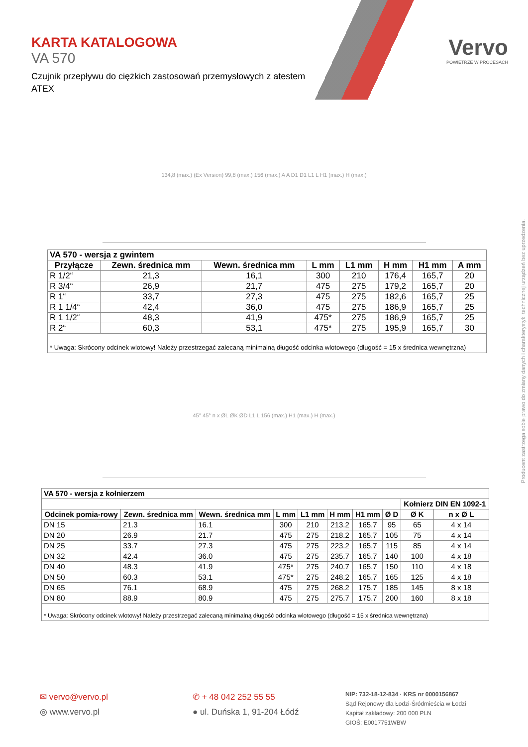KARTA KATALOGOWA
VA 570
Czujnik przepływu do ciężkich zastosowań przemysłowych z atestem ATEX
Vervo
POWIETRZE W PROCESACH
134,8 (max.) (Ex Version) 99,8 (max.) 156 (max.) A A D1 D1 L1 L H1 (max.) H (max.)
| VA 570 - wersja z gwintem | | | | | | | |
| --- | --- | --- | --- | --- | --- | --- | --- |
| Przyłącze | Zewn. średnica mm | Wewn. średnica mm | L mm | L1 mm | H mm | H1 mm | A mm |
| R 1/2“ | 21,3 | 16,1 | 300 | 210 | 176,4 | 165,7 | 20 |
| R 3/4“ | 26,9 | 21,7 | 475 | 275 | 179,2 | 165,7 | 20 |
| R 1“ | 33,7 | 27,3 | 475 | 275 | 182,6 | 165,7 | 25 |
| R 1 1/4“ | 42,4 | 36,0 | 475 | 275 | 186,9 | 165,7 | 25 |
| R 1 1/2“ | 48,3 | 41,9 | 475* | 275 | 186,9 | 165,7 | 25 |
| R 2“ | 60,3 | 53,1 | 475* | 275 | 195,9 | 165,7 | 30 |
| * Uwaga: Skrócony odcinek wlotowy! Należy przestrzegać zalecaną minimalną długość odcinka wlotowego (długość = 15 x średnica wewnętrzna) | | | | | | | |
45° 45° n x ØL ØK ØD L1 L 156 (max.) H1 (max.) H (max.)
| VA 570 - wersja z kołnierzem | | | | | | | | | |
| --- | --- | --- | --- | --- | --- | --- | --- | --- | --- |
| | | | | | | | | Kołnierz DIN EN 1092-1 | |
| Odcinek pomia-rowy | Zewn. średnica mm | Wewn. średnica mm | L mm | L1 mm | H mm | H1 mm | Ø D | Ø K | n x Ø L |
| DN 15 | 21.3 | 16.1 | 300 | 210 | 213.2 | 165.7 | 95 | 65 | 4 x 14 |
| DN 20 | 26.9 | 21.7 | 475 | 275 | 218.2 | 165.7 | 105 | 75 | 4 x 14 |
| DN 25 | 33.7 | 27.3 | 475 | 275 | 223.2 | 165.7 | 115 | 85 | 4 x 14 |
| DN 32 | 42.4 | 36.0 | 475 | 275 | 235.7 | 165.7 | 140 | 100 | 4 x 18 |
| DN 40 | 48.3 | 41.9 | 475* | 275 | 240.7 | 165.7 | 150 | 110 | 4 x 18 |
| DN 50 | 60.3 | 53.1 | 475* | 275 | 248.2 | 165.7 | 165 | 125 | 4 x 18 |
| DN 65 | 76.1 | 68.9 | 475 | 275 | 268.2 | 175.7 | 185 | 145 | 8 x 18 |
| DN 80 | 88.9 | 80.9 | 475 | 275 | 275.7 | 175.7 | 200 | 160 | 8 x 18 |
| * Uwaga: Skrócony odcinek wlotowy! Należy przestrzegać zalecaną minimalną długość odcinka wlotowego (długość = 15 x średnica wewnętrzna) | | | | | | | | | |
Producent zastrzega sobie prawo do zmiany danych i charakterystyki technicznej urządzeń bez uprzedzenia.
✉ vervo@vervo.pl
◎ www.vervo.pl
✆ + 48 042 252 55 55
● ul. Duńska 1, 91-204 Łódź
NIP: 732-18-12-834 · KRS nr 0000156867
Sąd Rejonowy dla Łodzi-Śródmieścia w Łodzi
Kapitał zakładowy: 200 000 PLN
GIOŚ: E0017751WBW